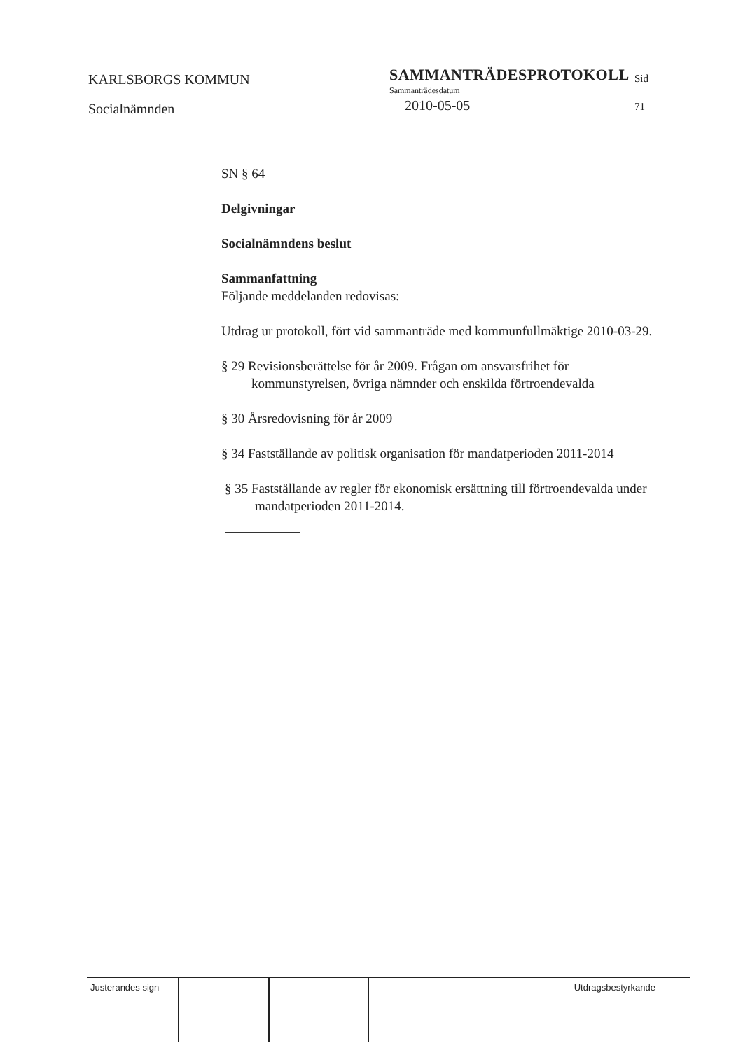KARLSBORGS KOMMUN
Socialnämnden
SAMMANTRÄDESPROTOKOLL
Sammanträdesdatum
2010-05-05
Sid
71
SN § 64
Delgivningar
Socialnämndens beslut
Sammanfattning
Följande meddelanden redovisas:
Utdrag ur protokoll, fört vid sammanträde med kommunfullmäktige 2010-03-29.
§ 29 Revisionsberättelse för år 2009. Frågan om ansvarsfrihet för kommunstyrelsen, övriga nämnder och enskilda förtroendevalda
§ 30 Årsredovisning för år 2009
§ 34 Fastställande av politisk organisation för mandatperioden 2011-2014
§ 35 Fastställande av regler för ekonomisk ersättning till förtroendevalda under mandatperioden 2011-2014.
Justerandes sign
Utdragsbestyrkande